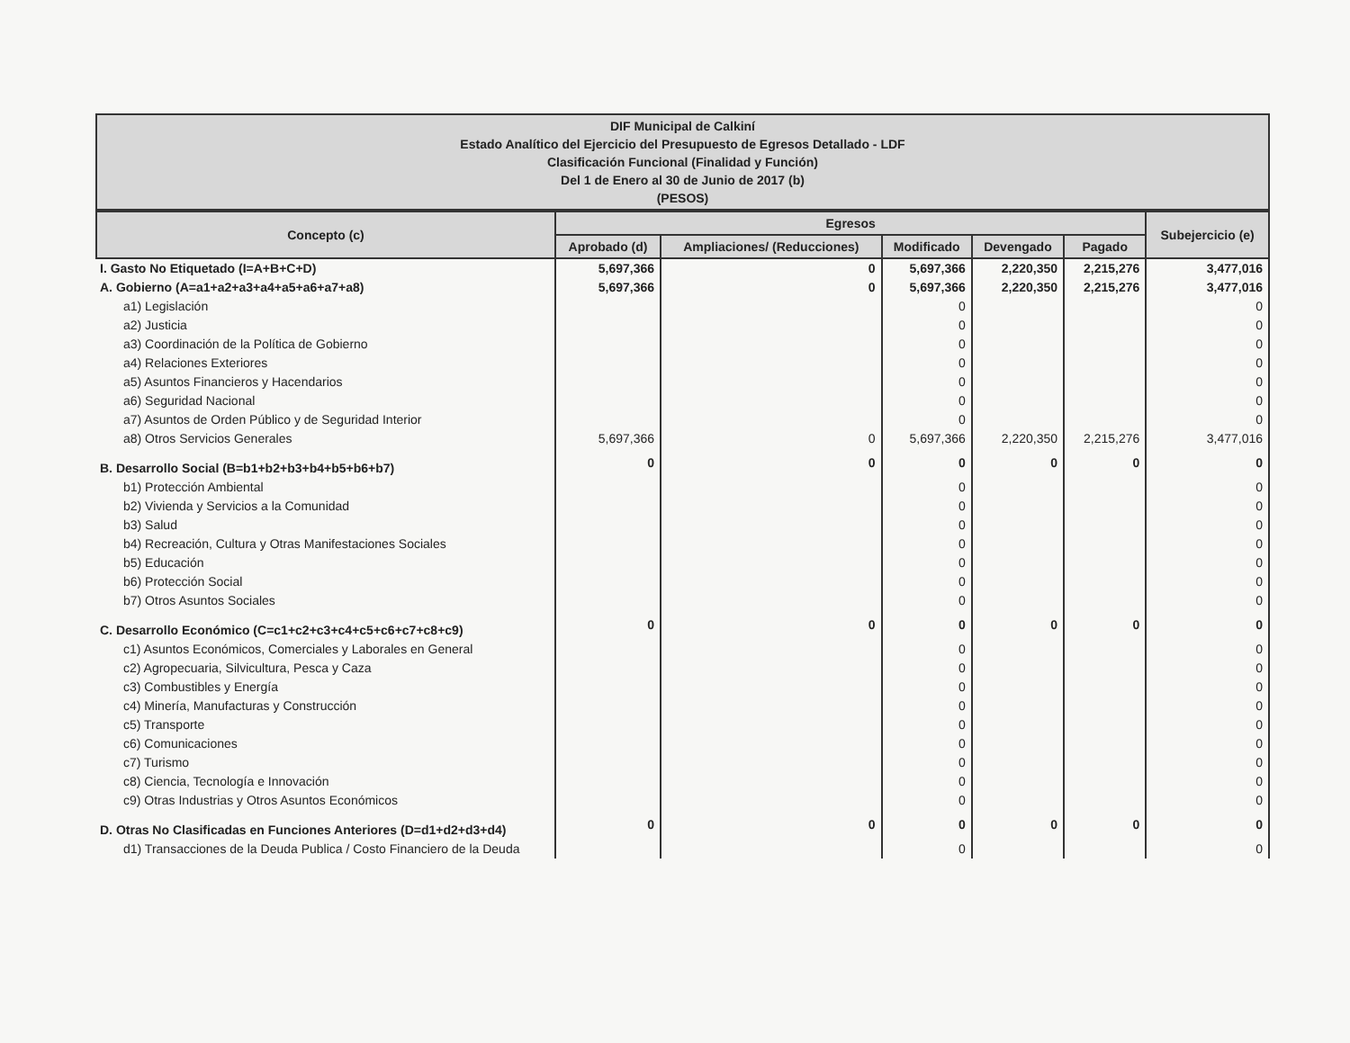| DIF Municipal de Calkiní Estado Analítico del Ejercicio del Presupuesto de Egresos Detallado - LDF Clasificación Funcional (Finalidad y Función) Del 1 de Enero al 30 de Junio de 2017 (b) (PESOS) |
| Concepto (c) | Egresos | | | | | Subejercicio (e) |
| --- | --- | --- | --- | --- | --- | --- |
| | Aprobado (d) | Ampliaciones/ (Reducciones) | Modificado | Devengado | Pagado | |
| I. Gasto No Etiquetado (I=A+B+C+D) | 5,697,366 | 0 | 5,697,366 | 2,220,350 | 2,215,276 | 3,477,016 |
| A. Gobierno (A=a1+a2+a3+a4+a5+a6+a7+a8) | 5,697,366 | 0 | 5,697,366 | 2,220,350 | 2,215,276 | 3,477,016 |
| a1) Legislación | | | 0 | | | 0 |
| a2) Justicia | | | 0 | | | 0 |
| a3) Coordinación de la Política de Gobierno | | | 0 | | | 0 |
| a4) Relaciones Exteriores | | | 0 | | | 0 |
| a5) Asuntos Financieros y Hacendarios | | | 0 | | | 0 |
| a6) Seguridad Nacional | | | 0 | | | 0 |
| a7) Asuntos de Orden Público y de Seguridad Interior | | | 0 | | | 0 |
| a8) Otros Servicios Generales | 5,697,366 | 0 | 5,697,366 | 2,220,350 | 2,215,276 | 3,477,016 |
| B. Desarrollo Social (B=b1+b2+b3+b4+b5+b6+b7) | 0 | 0 | 0 | 0 | 0 | 0 |
| b1) Protección Ambiental | | | 0 | | | 0 |
| b2) Vivienda y Servicios a la Comunidad | | | 0 | | | 0 |
| b3) Salud | | | 0 | | | 0 |
| b4) Recreación, Cultura y Otras Manifestaciones Sociales | | | 0 | | | 0 |
| b5) Educación | | | 0 | | | 0 |
| b6) Protección Social | | | 0 | | | 0 |
| b7) Otros Asuntos Sociales | | | 0 | | | 0 |
| C. Desarrollo Económico (C=c1+c2+c3+c4+c5+c6+c7+c8+c9) | 0 | 0 | 0 | 0 | 0 | 0 |
| c1) Asuntos Económicos, Comerciales y Laborales en General | | | 0 | | | 0 |
| c2) Agropecuaria, Silvicultura, Pesca y Caza | | | 0 | | | 0 |
| c3) Combustibles y Energía | | | 0 | | | 0 |
| c4) Minería, Manufacturas y Construcción | | | 0 | | | 0 |
| c5) Transporte | | | 0 | | | 0 |
| c6) Comunicaciones | | | 0 | | | 0 |
| c7) Turismo | | | 0 | | | 0 |
| c8) Ciencia, Tecnología e Innovación | | | 0 | | | 0 |
| c9) Otras Industrias y Otros Asuntos Económicos | | | 0 | | | 0 |
| D. Otras No Clasificadas en Funciones Anteriores (D=d1+d2+d3+d4) | 0 | 0 | 0 | 0 | 0 | 0 |
| d1) Transacciones de la Deuda Publica / Costo Financiero de la Deuda | | | 0 | | | 0 |